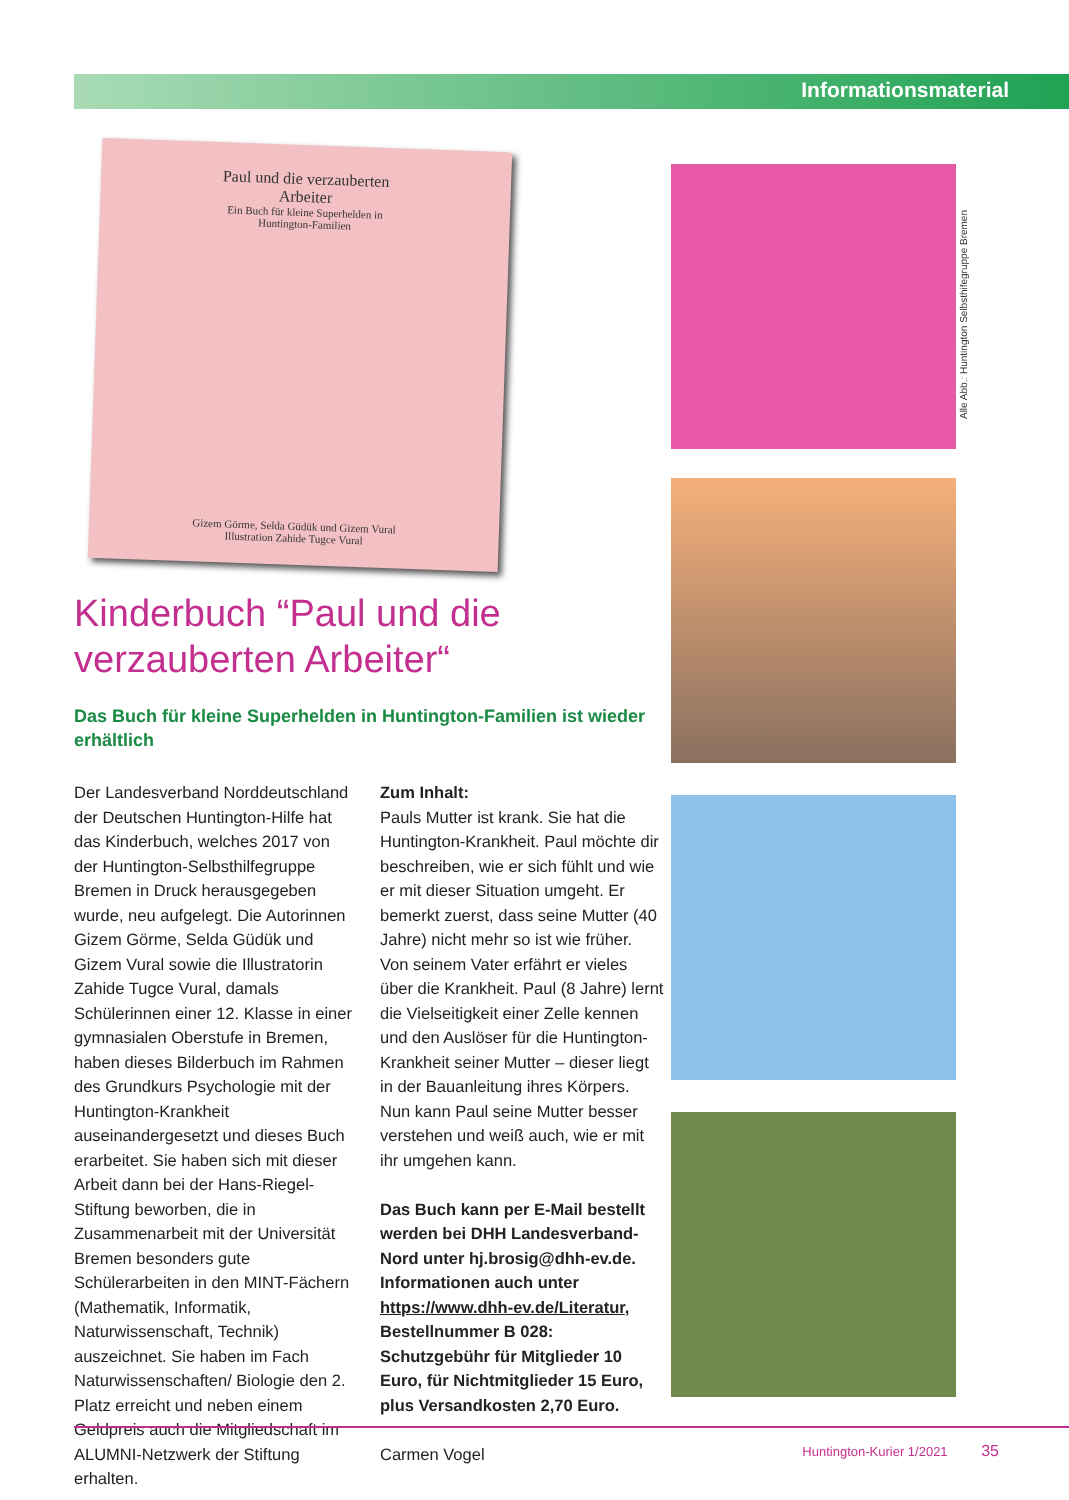Informationsmaterial
Paul und die verzauberten
Arbeiter
Ein Buch für kleine Superhelden in
Huntington-Familien
Gizem Görme, Selda Güdük und Gizem Vural
Illustration Zahide Tugce Vural
Alle Abb.: Huntington Selbsthifegruppe Bremen
Kinderbuch “Paul und die verzauberten Arbeiter“
Das Buch für kleine Superhelden in Huntington-Familien ist wieder erhältlich
Der Landesverband Norddeutschland der Deutschen Huntington-Hilfe hat das Kinderbuch, welches 2017 von der Huntington-Selbsthilfegruppe Bremen in Druck herausgegeben wurde, neu aufgelegt. Die Autorinnen Gizem Görme, Selda Güdük und Gizem Vural sowie die Illustratorin Zahide Tugce Vural, damals Schülerinnen einer 12. Klasse in einer gymnasialen Oberstufe in Bremen, haben dieses Bilderbuch im Rahmen des Grundkurs Psychologie mit der Huntington-Krankheit auseinandergesetzt und dieses Buch erarbeitet. Sie haben sich mit dieser Arbeit dann bei der Hans-Riegel-Stiftung beworben, die in Zusammenarbeit mit der Universität Bremen besonders gute Schülerarbeiten in den MINT-Fächern (Mathematik, Informatik, Naturwissenschaft, Technik) auszeichnet. Sie haben im Fach Naturwissenschaften/ Biologie den 2. Platz erreicht und neben einem Geldpreis auch die Mitgliedschaft im ALUMNI-Netzwerk der Stiftung erhalten.
Zum Inhalt:
Pauls Mutter ist krank. Sie hat die Huntington-Krankheit. Paul möchte dir beschreiben, wie er sich fühlt und wie er mit dieser Situation umgeht. Er bemerkt zuerst, dass seine Mutter (40 Jahre) nicht mehr so ist wie früher. Von seinem Vater erfährt er vieles über die Krankheit. Paul (8 Jahre) lernt die Vielseitigkeit einer Zelle kennen und den Auslöser für die Huntington-Krankheit seiner Mutter – dieser liegt in der Bauanleitung ihres Körpers. Nun kann Paul seine Mutter besser verstehen und weiß auch, wie er mit ihr umgehen kann.
Das Buch kann per E-Mail bestellt werden bei DHH Landesverband-Nord unter hj.brosig@dhh-ev.de. Informationen auch unter https://www.dhh-ev.de/Literatur, Bestellnummer B 028: Schutzgebühr für Mitglieder 10 Euro, für Nichtmitglieder 15 Euro, plus Versandkosten 2,70 Euro.
Carmen Vogel
Huntington-Kurier 1/2021 35